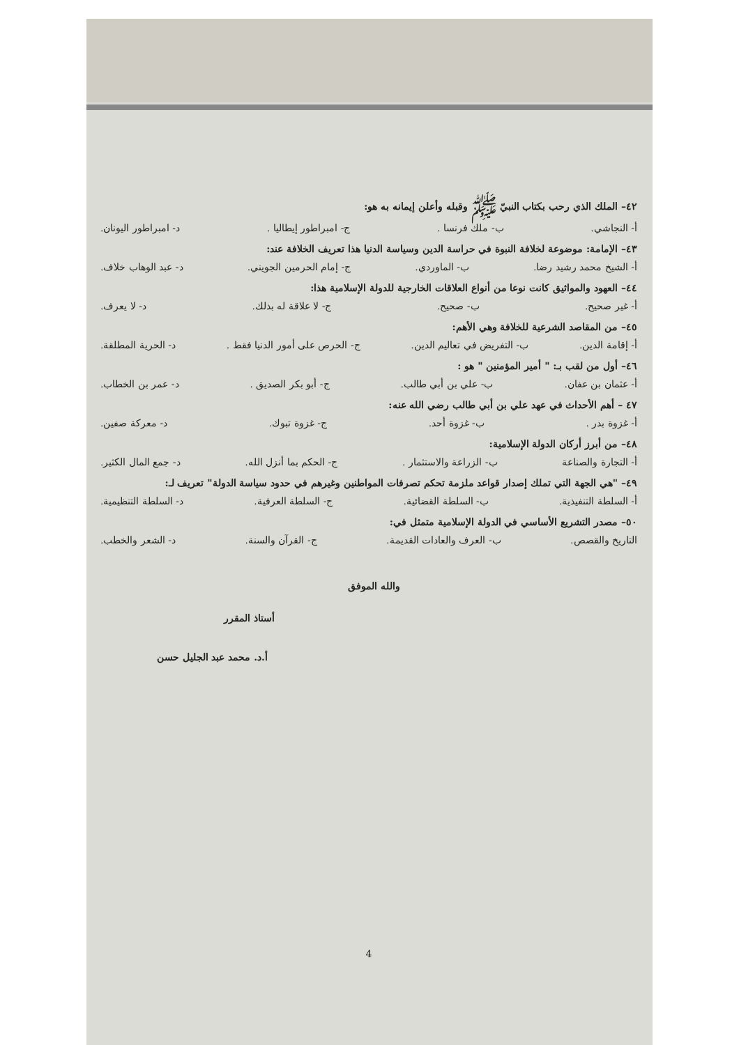٤٢– الملك الذي رحب بكتاب النبيّ ﷺ وقبله وأعلن إيمانه به هو:
أ- النجاشي. ب- ملك فرنسا . ج- امبراطور إيطاليا . د- امبراطور اليونان.
٤٣– الإمامة: موضوعة لخلافة النبوة في حراسة الدين وسياسة الدنيا هذا تعريف الخلافة عند:
أ- الشيخ محمد رشيد رضا. ب- الماوردي. ج- إمام الحرمين الجويني. د- عبد الوهاب خلاف.
٤٤– العهود والمواثيق كانت نوعا من أنواع العلاقات الخارجية للدولة الإسلامية هذا:
أ- غير صحيح. ب- صحيح. ج- لا علاقة له بذلك. د- لا يعرف.
٤٥– من المقاصد الشرعية للخلافة وهي الأهم:
أ- إقامة الدين. ب- التفريض في تعاليم الدين. ج- الحرص على أمور الدنيا فقط . د- الحرية المطلقة.
٤٦– أول من لقب بـ: " أمير المؤمنين " هو :
أ- عثمان بن عفان. ب- علي بن أبي طالب. ج- أبو بكر الصديق . د- عمر بن الخطاب.
٤٧ – أهم الأحداث في عهد علي بن أبي طالب رضي الله عنه:
أ- غزوة بدر . ب- غزوة أحد. ج- غزوة تبوك. د- معركة صفين.
٤٨– من أبرز أركان الدولة الإسلامية:
أ- التجارة والصناعة ب- الزراعة والاستثمار . ج- الحكم بما أنزل الله. د- جمع المال الكثير.
٤٩– "هي الجهة التي تملك إصدار قواعد ملزمة تحكم تصرفات المواطنين وغيرهم في حدود سياسة الدولة" تعريف لـ:
أ- السلطة التنفيذية. ب- السلطة القضائية. ج- السلطة العرفية. د- السلطة التنظيمية.
٥٠– مصدر التشريع الأساسي في الدولة الإسلامية متمثل في:
التاريخ والقصص. ب- العرف والعادات القديمة. ج- القرآن والسنة. د- الشعر والخطب.
والله الموفق
أستاذ المقرر
أ.د. محمد عبد الجليل حسن
4